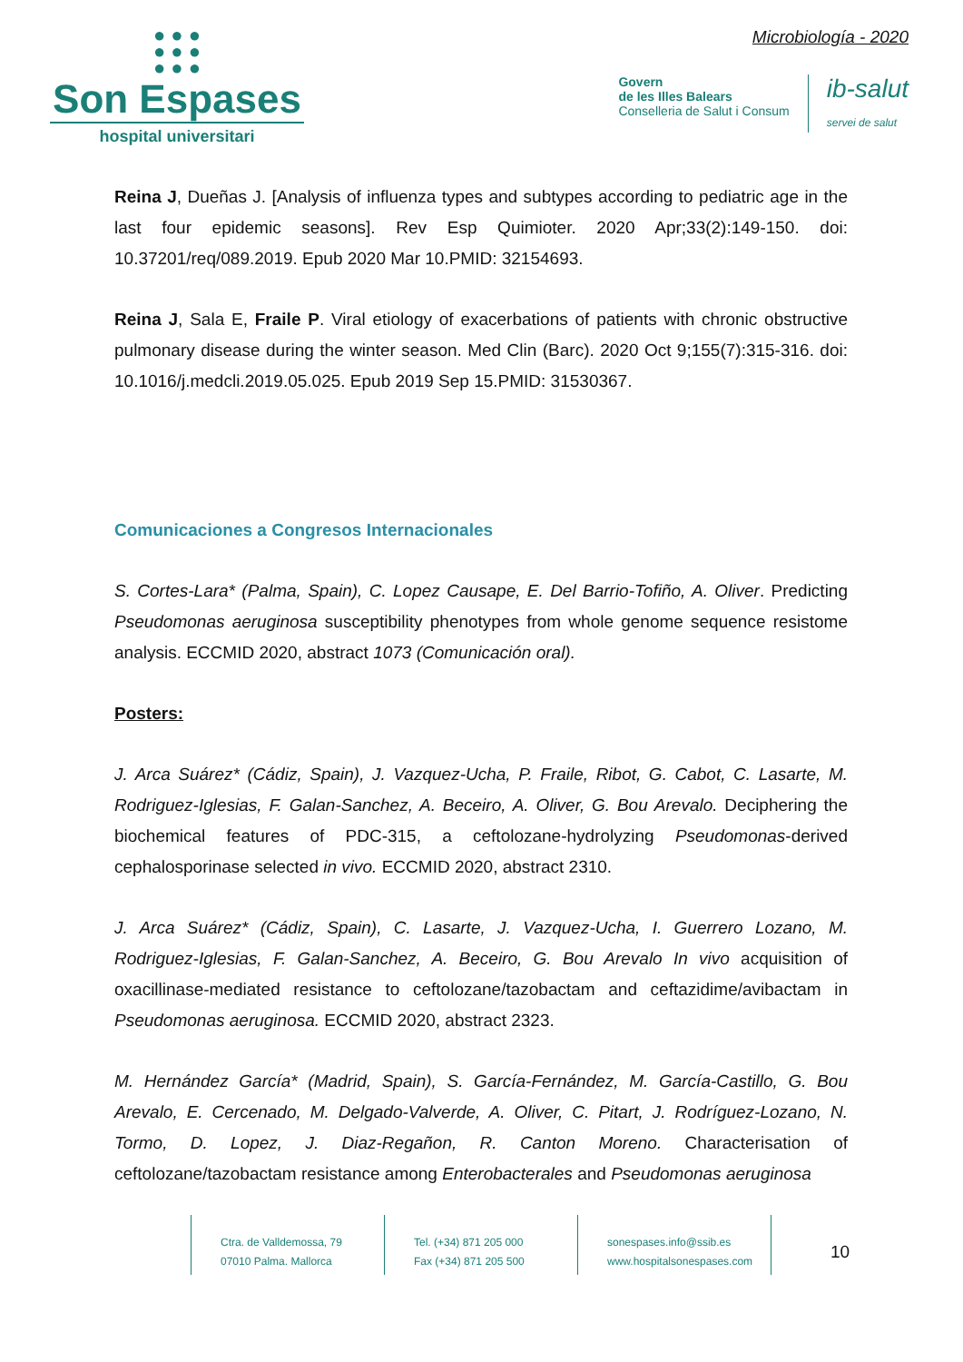● ● ●
● ● ●
● ● ●
Son Espases
hospital universitari
Microbiología - 2020
Govern
de les Illes Balears
Conselleria de Salut i Consum
ib-salut
servei de salut
Reina J, Dueñas J. [Analysis of influenza types and subtypes according to pediatric age in the last four epidemic seasons]. Rev Esp Quimioter. 2020 Apr;33(2):149-150. doi: 10.37201/req/089.2019. Epub 2020 Mar 10.PMID: 32154693.
Reina J, Sala E, Fraile P. Viral etiology of exacerbations of patients with chronic obstructive pulmonary disease during the winter season. Med Clin (Barc). 2020 Oct 9;155(7):315-316. doi: 10.1016/j.medcli.2019.05.025. Epub 2019 Sep 15.PMID: 31530367.
Comunicaciones a Congresos Internacionales
S. Cortes-Lara* (Palma, Spain), C. Lopez Causape, E. Del Barrio-Tofiño, A. Oliver. Predicting Pseudomonas aeruginosa susceptibility phenotypes from whole genome sequence resistome analysis. ECCMID 2020, abstract 1073 (Comunicación oral).
Posters:
J. Arca Suárez* (Cádiz, Spain), J. Vazquez-Ucha, P. Fraile, Ribot, G. Cabot, C. Lasarte, M. Rodriguez-Iglesias, F. Galan-Sanchez, A. Beceiro, A. Oliver, G. Bou Arevalo. Deciphering the biochemical features of PDC-315, a ceftolozane-hydrolyzing Pseudomonas-derived cephalosporinase selected in vivo. ECCMID 2020, abstract 2310.
J. Arca Suárez* (Cádiz, Spain), C. Lasarte, J. Vazquez-Ucha, I. Guerrero Lozano, M. Rodriguez-Iglesias, F. Galan-Sanchez, A. Beceiro, G. Bou Arevalo In vivo acquisition of oxacillinase-mediated resistance to ceftolozane/tazobactam and ceftazidime/avibactam in Pseudomonas aeruginosa. ECCMID 2020, abstract 2323.
M. Hernández García* (Madrid, Spain), S. García-Fernández, M. García-Castillo, G. Bou Arevalo, E. Cercenado, M. Delgado-Valverde, A. Oliver, C. Pitart, J. Rodríguez-Lozano, N. Tormo, D. Lopez, J. Diaz-Regañon, R. Canton Moreno. Characterisation of ceftolozane/tazobactam resistance among Enterobacterales and Pseudomonas aeruginosa
Ctra. de Valldemossa, 79
07010 Palma. Mallorca
Tel. (+34) 871 205 000
Fax (+34) 871 205 500
sonespases.info@ssib.es
www.hospitalsonespases.com
10